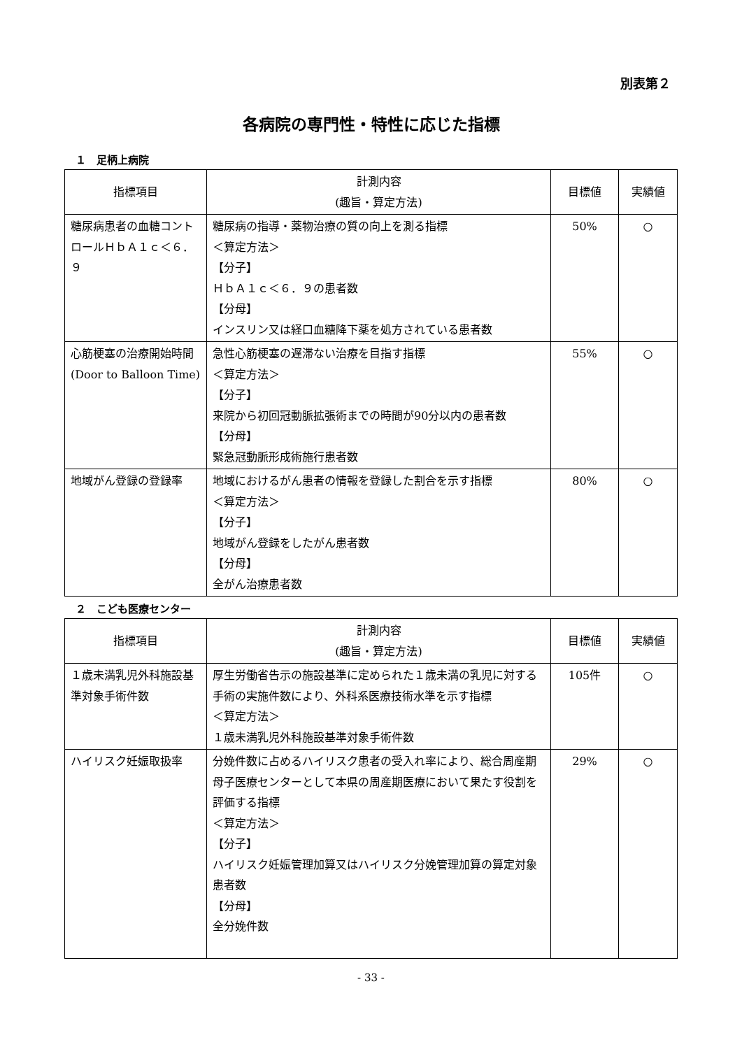別表第２
各病院の専門性・特性に応じた指標
１　足柄上病院
| 指標項目 | 計測内容 (趣旨・算定方法) | 目標値 | 実績値 |
| --- | --- | --- | --- |
| 糖尿病患者の血糖コントロールＨｂＡ１ｃ＜６．９ | 糖尿病の指導・薬物治療の質の向上を測る指標 ＜算定方法＞ 【分子】 ＨｂＡ１ｃ＜６．９の患者数 【分母】 インスリン又は経口血糖降下薬を処方されている患者数 | 50% | ○ |
| 心筋梗塞の治療開始時間 (Door to Balloon Time) | 急性心筋梗塞の遅滞ない治療を目指す指標 ＜算定方法＞ 【分子】 来院から初回冠動脈拡張術までの時間が90分以内の患者数 【分母】 緊急冠動脈形成術施行患者数 | 55% | ○ |
| 地域がん登録の登録率 | 地域におけるがん患者の情報を登録した割合を示す指標 ＜算定方法＞ 【分子】 地域がん登録をしたがん患者数 【分母】 全がん治療患者数 | 80% | ○ |
２　こども医療センター
| 指標項目 | 計測内容 (趣旨・算定方法) | 目標値 | 実績値 |
| --- | --- | --- | --- |
| １歳未満乳児外科施設基準対象手術件数 | 厚生労働省告示の施設基準に定められた１歳未満の乳児に対する手術の実施件数により、外科系医療技術水準を示す指標 ＜算定方法＞ １歳未満乳児外科施設基準対象手術件数 | 105件 | ○ |
| ハイリスク妊娠取扱率 | 分娩件数に占めるハイリスク患者の受入れ率により、総合周産期母子医療センターとして本県の周産期医療において果たす役割を評価する指標 ＜算定方法＞ 【分子】 ハイリスク妊娠管理加算又はハイリスク分娩管理加算の算定対象患者数 【分母】 全分娩件数 | 29% | ○ |
- 33 -